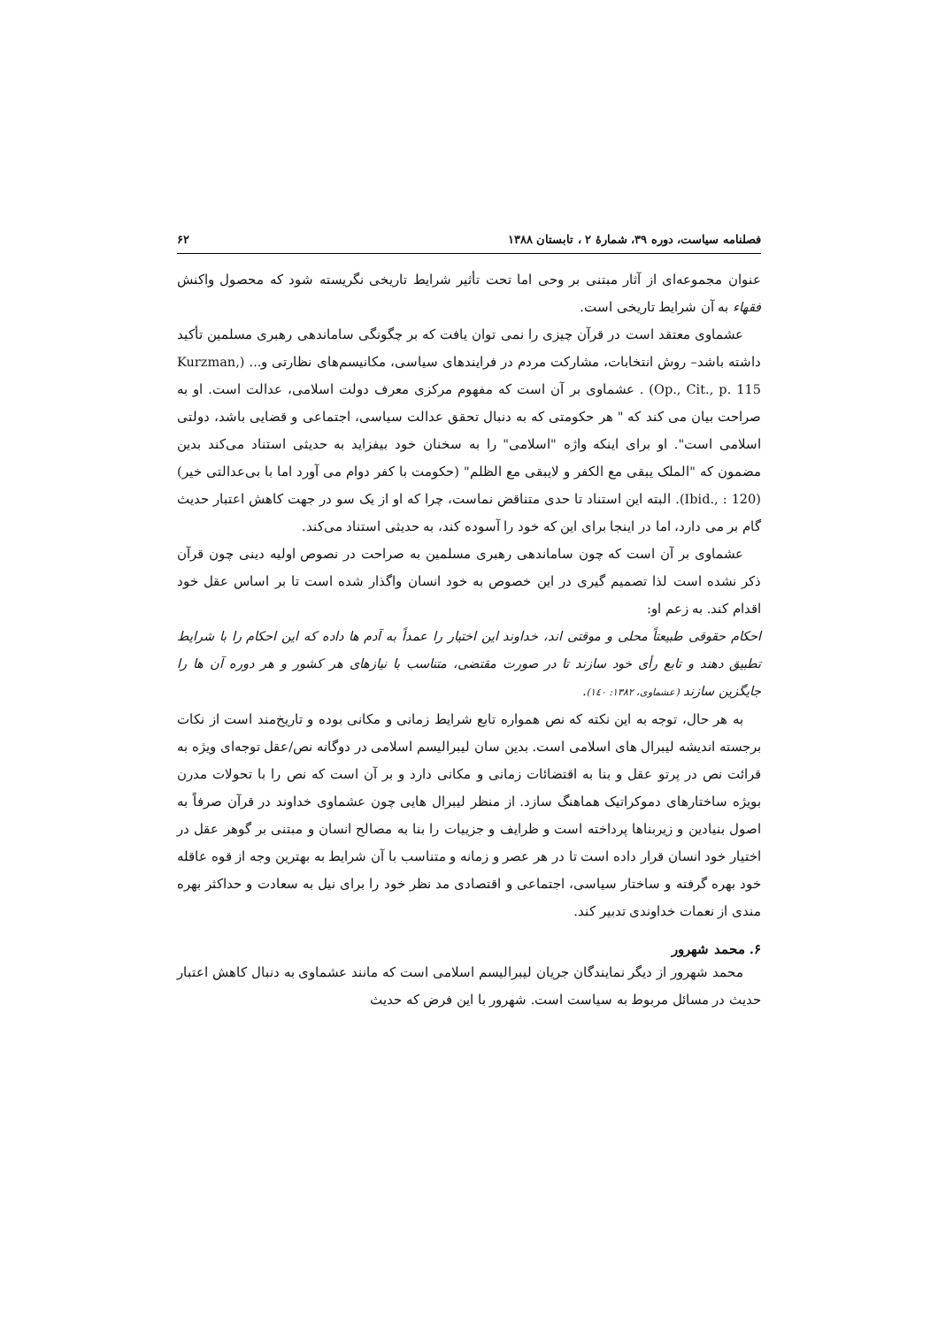فصلنامه سیاست، دوره ۳۹، شمارهٔ ۲ ، تابستان ۱۳۸۸ ۶۲
عنوان مجموعه‌ای از آثار مبتنی بر وحی اما تحت تأثیر شرایط تاریخی نگریسته شود که محصول واکنش فقهاء به آن شرایط تاریخی است.
عشماوی معتقد است در قرآن چیزی را نمی توان یافت که بر چگونگی ساماندهی رهبری مسلمین تأکید داشته باشد– روش انتخابات، مشارکت مردم در فرایندهای سیاسی، مکانیسم‌های نظارتی و... (Kurzman, Op., Cit., p. 115) . عشماوی بر آن است که مفهوم مرکزی معرف دولت اسلامی، عدالت است. او به صراحت بیان می کند که " هر حکومتی که به دنبال تحقق عدالت سیاسی، اجتماعی و قضایی باشد، دولتی اسلامی است". او برای اینکه واژه "اسلامی" را به سخنان خود بیفزاید به حدیثی استناد می‌کند بدین مضمون که "الملک یبقی مع الکفر و لایبقی مع الظلم" (حکومت با کفر دوام می آورد اما با بی‌عدالتی خیر) (Ibid., : 120). البته این استناد تا حدی متناقض نماست، چرا که او از یک سو در جهت کاهش اعتبار حدیث گام بر می دارد، اما در اینجا برای این که خود را آسوده کند، به حدیثی استناد می‌کند.
عشماوی بر آن است که چون ساماندهی رهبری مسلمین به صراحت در نصوص اولیه دینی چون قرآن ذکر نشده است لذا تصمیم گیری در این خصوص به خود انسان واگذار شده است تا بر اساس عقل خود اقدام کند. به زعم او:
احکام حقوقی طبیعتاً محلی و موقتی اند، خداوند این اختیار را عمداً به آدم ها داده که این احکام را با شرایط تطبیق دهند و تابع رأی خود سازند تا در صورت مقتضی، متناسب با نیازهای هر کشور و هر دوره آن ها را جایگزین سازند (عشماوی، ۱۳۸۲: ۱٤٠).
به هر حال، توجه به این نکته که نص همواره تابع شرایط زمانی و مکانی بوده و تاریخ‌مند است از نکات برجسته اندیشه لیبرال های اسلامی است. بدین سان لیبرالیسم اسلامی در دوگانه نص/عقل توجه‌ای ویژه به قرائت نص در پرتو عقل و بنا به اقتضائات زمانی و مکانی دارد و بر آن است که نص را با تحولات مدرن بویژه ساختارهای دموکراتیک هماهنگ سازد. از منظر لیبرال هایی چون عشماوی خداوند در قرآن صرفاً به اصول بنیادین و زیربناها پرداخته است و ظرایف و جزییات را بنا به مصالح انسان و مبتنی بر گوهر عقل در اختیار خود انسان قرار داده است تا در هر عصر و زمانه و متناسب با آن شرایط به بهترین وجه از قوه عاقله خود بهره گرفته و ساختار سیاسی، اجتماعی و اقتصادی مد نظر خود را برای نیل به سعادت و حداکثر بهره مندی از نعمات خداوندی تدبیر کند.
۶. محمد شهرور
محمد شهرور از دیگر نمایندگان جریان لیبرالیسم اسلامی است که مانند عشماوی به دنبال کاهش اعتبار حدیث در مسائل مربوط به سیاست است. شهرور با این فرض که حدیث